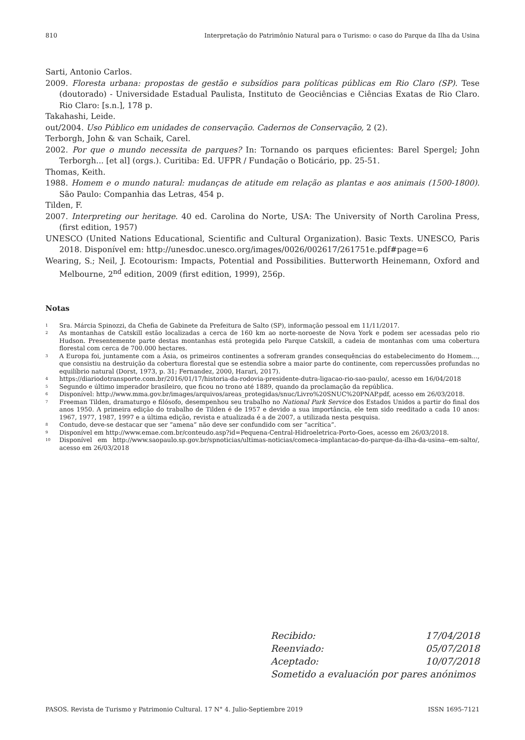810 Interpretação do Patrimônio Natural para o Turismo: o caso do Parque da Ilha da Usina
Sarti, Antonio Carlos.
2009. Floresta urbana: propostas de gestão e subsídios para políticas públicas em Rio Claro (SP). Tese (doutorado) - Universidade Estadual Paulista, Instituto de Geociências e Ciências Exatas de Rio Claro. Rio Claro: [s.n.], 178 p.
Takahashi, Leide.
out/2004. Uso Público em unidades de conservação. Cadernos de Conservação, 2 (2).
Terborgh, John & van Schaik, Carel.
2002. Por que o mundo necessita de parques? In: Tornando os parques eficientes: Barel Spergel; John Terborgh... [et al] (orgs.). Curitiba: Ed. UFPR / Fundação o Boticário, pp. 25-51.
Thomas, Keith.
1988. Homem e o mundo natural: mudanças de atitude em relação as plantas e aos animais (1500-1800). São Paulo: Companhia das Letras, 454 p.
Tilden, F.
2007. Interpreting our heritage. 40 ed. Carolina do Norte, USA: The University of North Carolina Press, (first edition, 1957)
UNESCO (United Nations Educational, Scientific and Cultural Organization). Basic Texts. UNESCO, Paris 2018. Disponível em: http://unesdoc.unesco.org/images/0026/002617/261751e.pdf#page=6
Wearing, S.; Neil, J. Ecotourism: Impacts, Potential and Possibilities. Butterworth Heinemann, Oxford and Melbourne, 2<sup>nd</sup> edition, 2009 (first edition, 1999), 256p.
Notas
<sup>1</sup> Sra. Márcia Spinozzi, da Chefia de Gabinete da Prefeitura de Salto (SP), informação pessoal em 11/11/2017.
<sup>2</sup> As montanhas de Catskill estão localizadas a cerca de 160 km ao norte-noroeste de Nova York e podem ser acessadas pelo rio Hudson. Presentemente parte destas montanhas está protegida pelo Parque Catskill, a cadeia de montanhas com uma cobertura florestal com cerca de 700.000 hectares.
<sup>3</sup> A Europa foi, juntamente com a Ásia, os primeiros continentes a sofreram grandes consequências do estabelecimento do Homem..., que consistiu na destruição da cobertura florestal que se estendia sobre a maior parte do continente, com repercussões profundas no equilíbrio natural (Dorst, 1973, p. 31; Fernandez, 2000, Harari, 2017).
<sup>4</sup> https://diariodotransporte.com.br/2016/01/17/historia-da-rodovia-presidente-dutra-ligacao-rio-sao-paulo/, acesso em 16/04/2018
<sup>5</sup> Segundo e último imperador brasileiro, que ficou no trono até 1889, quando da proclamação da república.
<sup>6</sup> Disponível: http://www.mma.gov.br/images/arquivos/areas_protegidas/snuc/Livro%20SNUC%20PNAP.pdf, acesso em 26/03/2018.
<sup>7</sup> Freeman Tilden, dramaturgo e filósofo, desempenhou seu trabalho no National Park Service dos Estados Unidos a partir do final dos anos 1950. A primeira edição do trabalho de Tilden é de 1957 e devido a sua importância, ele tem sido reeditado a cada 10 anos: 1967, 1977, 1987, 1997 e a última edição, revista e atualizada é a de 2007, a utilizada nesta pesquisa.
<sup>8</sup> Contudo, deve-se destacar que ser “amena” não deve ser confundido com ser “acrítica”.
<sup>9</sup> Disponível em http://www.emae.com.br/conteudo.asp?id=Pequena-Central-Hidroeletrica-Porto-Goes, acesso em 26/03/2018.
<sup>10</sup> Disponível em http://www.saopaulo.sp.gov.br/spnoticias/ultimas-noticias/comeca-implantacao-do-parque-da-ilha-da-usina--em-salto/, acesso em 26/03/2018
Recibido: 17/04/2018
Reenviado: 05/07/2018
Aceptado: 10/07/2018
Sometido a evaluación por pares anónimos
PASOS. Revista de Turismo y Patrimonio Cultural. 17 N° 4. Julio-Septiembre 2019 ISSN 1695-7121